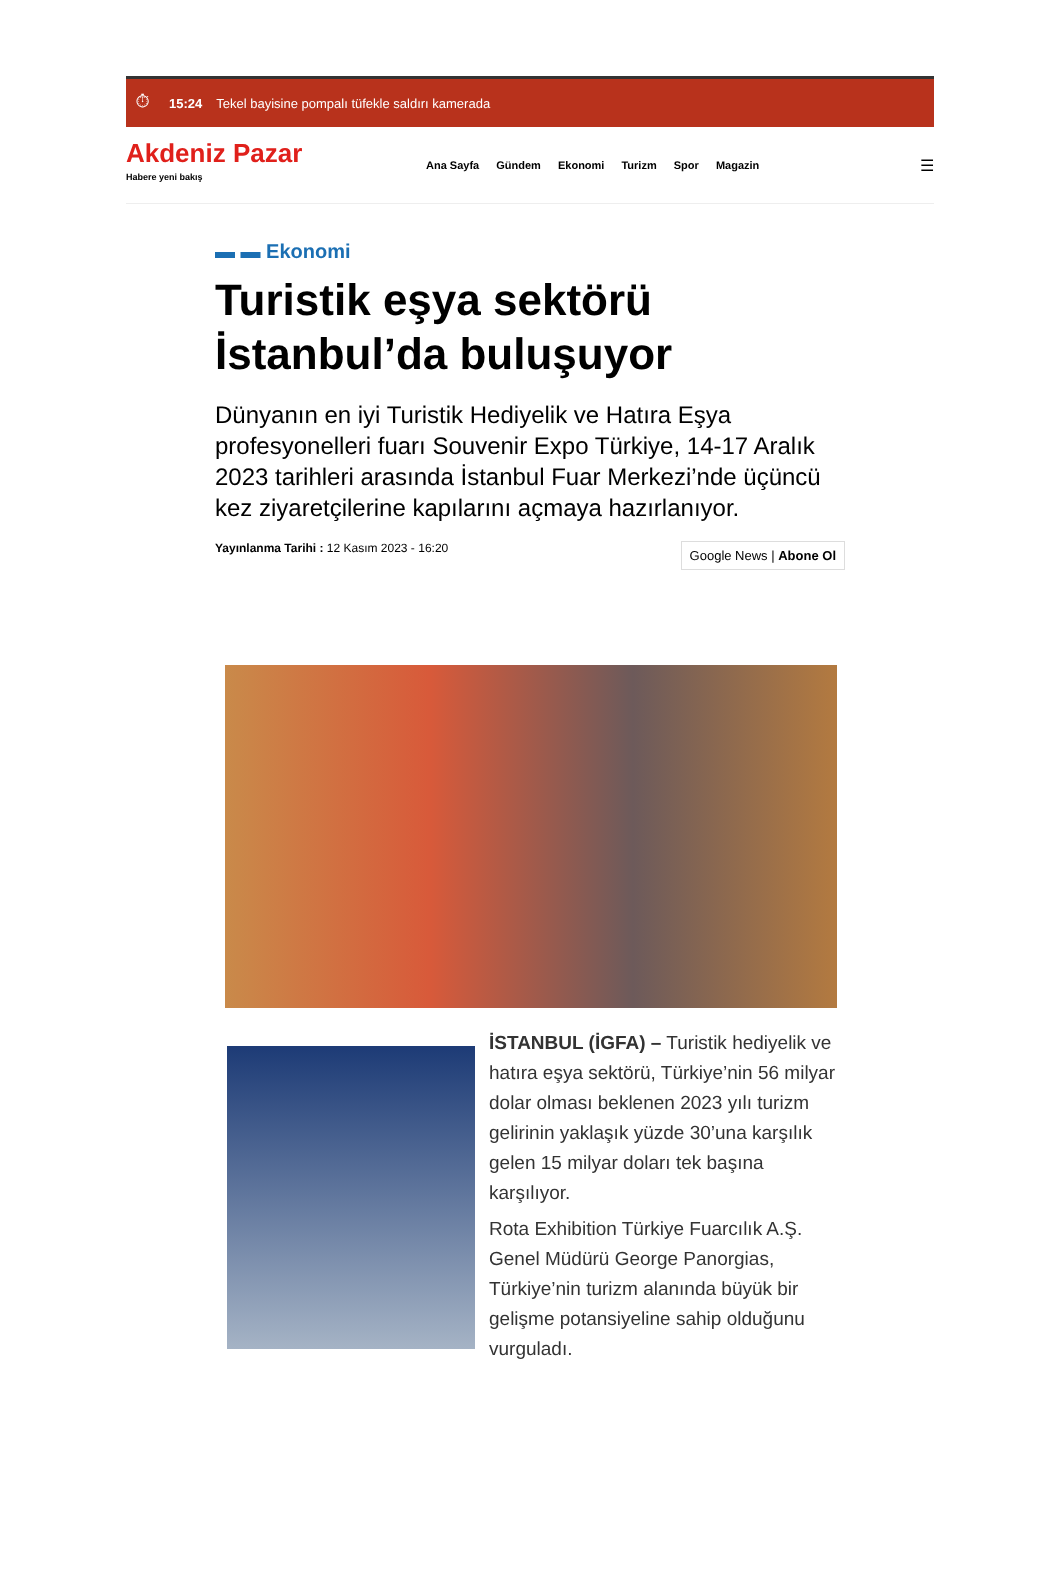⏱ 15:24 Tekel bayisine pompalı tüfekle saldırı kamerada
Akdeniz Pazar
Habere yeni bakış
Ana Sayfa Gündem Ekonomi Turizm Spor Magazin
☰
▬ ▬ Ekonomi
Turistik eşya sektörü İstanbul’da buluşuyor
Dünyanın en iyi Turistik Hediyelik ve Hatıra Eşya profesyonelleri fuarı Souvenir Expo Türkiye, 14-17 Aralık 2023 tarihleri arasında İstanbul Fuar Merkezi’nde üçüncü kez ziyaretçilerine kapılarını açmaya hazırlanıyor.
Yayınlanma Tarihi : 12 Kasım 2023 - 16:20
Google News | Abone Ol
İSTANBUL (İGFA) – Turistik hediyelik ve hatıra eşya sektörü, Türkiye’nin 56 milyar dolar olması beklenen 2023 yılı turizm gelirinin yaklaşık yüzde 30’una karşılık gelen 15 milyar doları tek başına karşılıyor.
Rota Exhibition Türkiye Fuarcılık A.Ş. Genel Müdürü George Panorgias, Türkiye’nin turizm alanında büyük bir gelişme potansiyeline sahip olduğunu vurguladı.